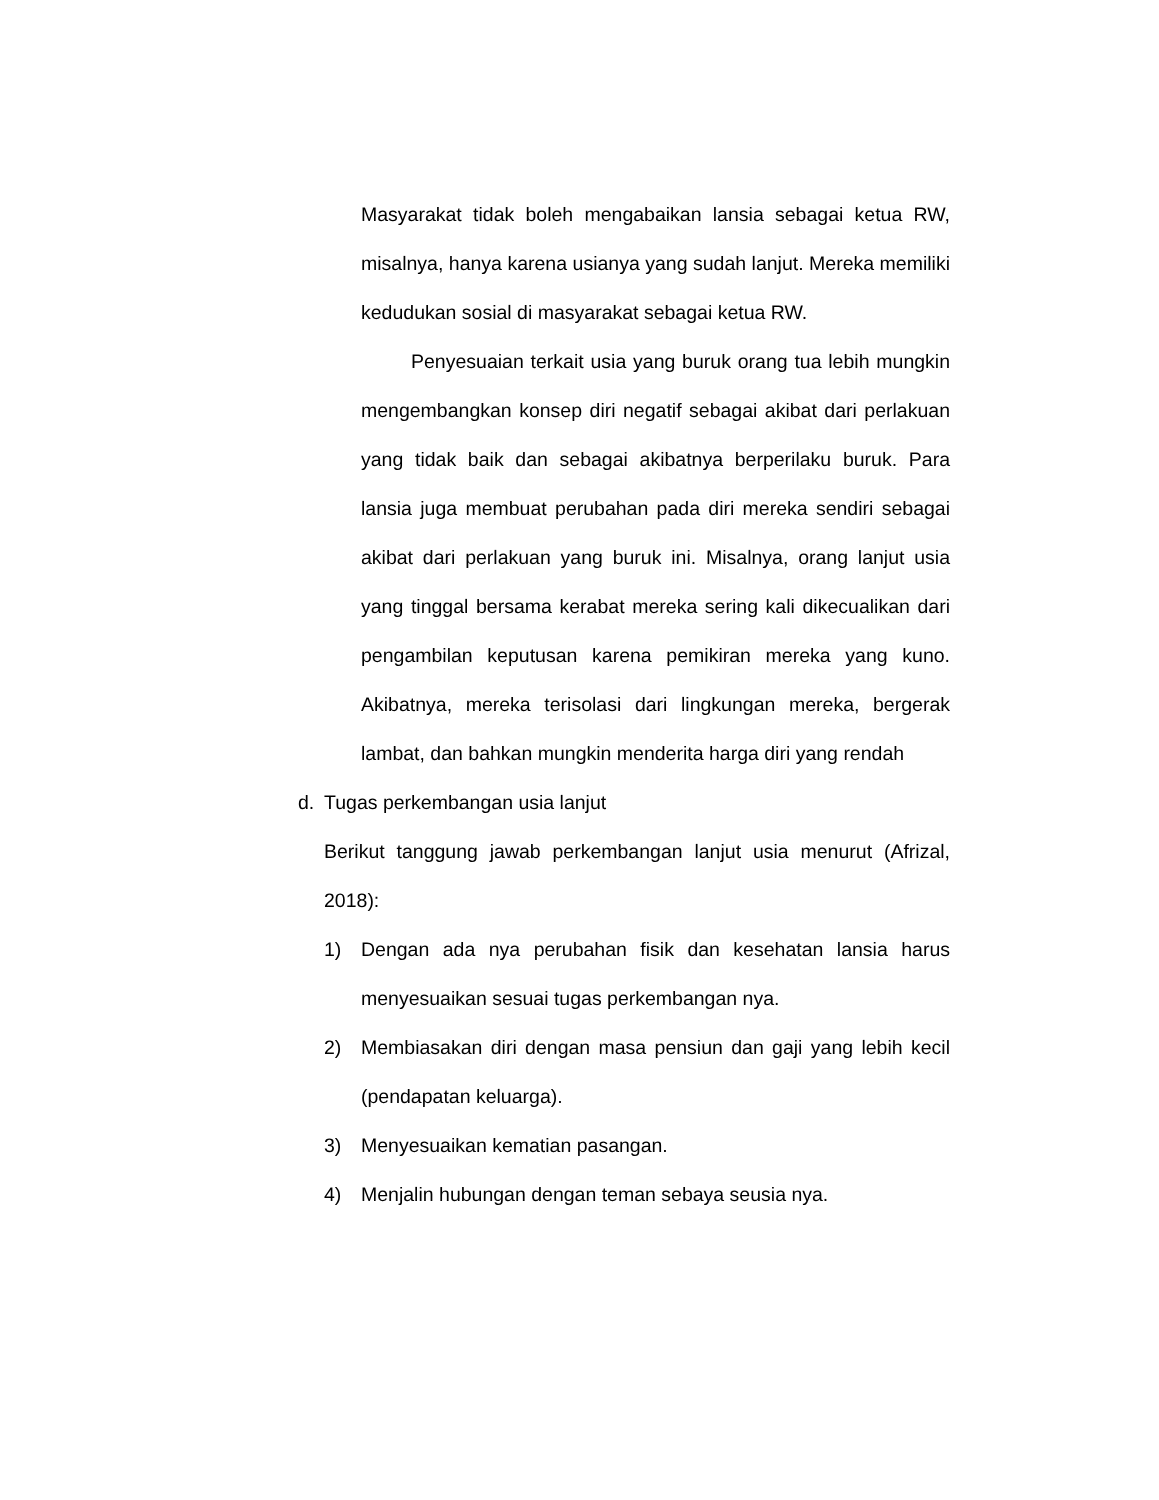Masyarakat tidak boleh mengabaikan lansia sebagai ketua RW, misalnya, hanya karena usianya yang sudah lanjut. Mereka memiliki kedudukan sosial di masyarakat sebagai ketua RW.
Penyesuaian terkait usia yang buruk orang tua lebih mungkin mengembangkan konsep diri negatif sebagai akibat dari perlakuan yang tidak baik dan sebagai akibatnya berperilaku buruk. Para lansia juga membuat perubahan pada diri mereka sendiri sebagai akibat dari perlakuan yang buruk ini. Misalnya, orang lanjut usia yang tinggal bersama kerabat mereka sering kali dikecualikan dari pengambilan keputusan karena pemikiran mereka yang kuno. Akibatnya, mereka terisolasi dari lingkungan mereka, bergerak lambat, dan bahkan mungkin menderita harga diri yang rendah
d. Tugas perkembangan usia lanjut
Berikut tanggung jawab perkembangan lanjut usia menurut (Afrizal, 2018):
1) Dengan ada nya perubahan fisik dan kesehatan lansia harus menyesuaikan sesuai tugas perkembangan nya.
2) Membiasakan diri dengan masa pensiun dan gaji yang lebih kecil (pendapatan keluarga).
3) Menyesuaikan kematian pasangan.
4) Menjalin hubungan dengan teman sebaya seusia nya.